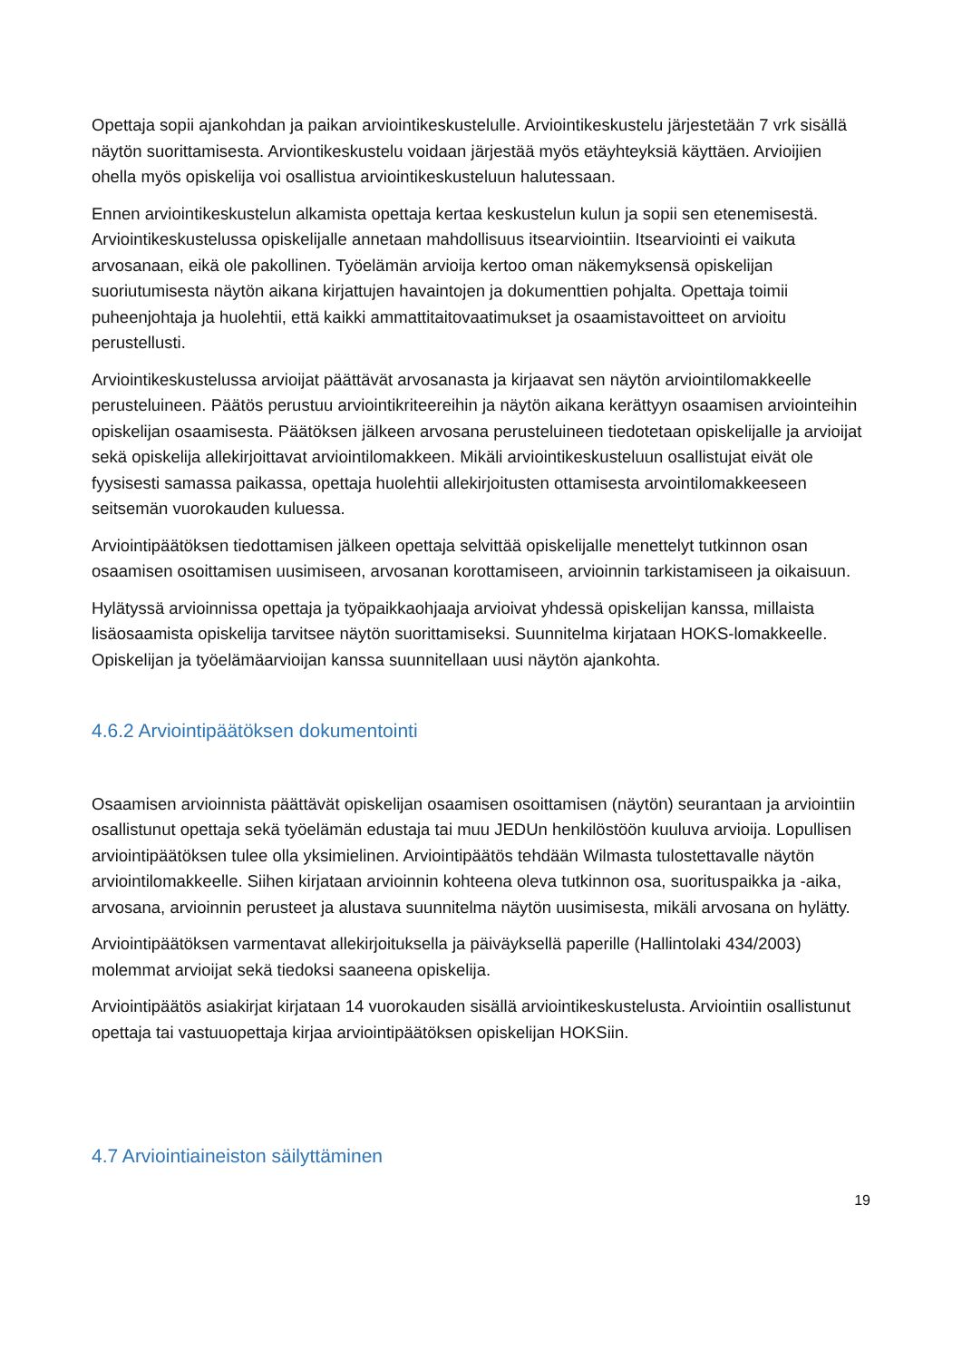Opettaja sopii ajankohdan ja paikan arviointikeskustelulle. Arviointikeskustelu järjestetään 7 vrk sisällä näytön suorittamisesta. Arviontikeskustelu voidaan järjestää myös etäyhteyksiä käyttäen. Arvioijien ohella myös opiskelija voi osallistua arviointikeskusteluun halutessaan.
Ennen arviointikeskustelun alkamista opettaja kertaa keskustelun kulun ja sopii sen etenemisestä. Arviointikeskustelussa opiskelijalle annetaan mahdollisuus itsearviointiin. Itsearviointi ei vaikuta arvosanaan, eikä ole pakollinen. Työelämän arvioija kertoo oman näkemyksensä opiskelijan suoriutumisesta näytön aikana kirjattujen havaintojen ja dokumenttien pohjalta. Opettaja toimii puheenjohtaja ja huolehtii, että kaikki ammattitaitovaatimukset ja osaamistavoitteet on arvioitu perustellusti.
Arviointikeskustelussa arvioijat päättävät arvosanasta ja kirjaavat sen näytön arviointilomakkeelle perusteluineen. Päätös perustuu arviointikriteereihin ja näytön aikana kerättyyn osaamisen arviointeihin opiskelijan osaamisesta. Päätöksen jälkeen arvosana perusteluineen tiedotetaan opiskelijalle ja arvioijat sekä opiskelija allekirjoittavat arviointilomakkeen. Mikäli arviointikeskusteluun osallistujat eivät ole fyysisesti samassa paikassa, opettaja huolehtii allekirjoitusten ottamisesta arvointilomakkeeseen seitsemän vuorokauden kuluessa.
Arviointipäätöksen tiedottamisen jälkeen opettaja selvittää opiskelijalle menettelyt tutkinnon osan osaamisen osoittamisen uusimiseen, arvosanan korottamiseen, arvioinnin tarkistamiseen ja oikaisuun.
Hylätyssä arvioinnissa opettaja ja työpaikkaohjaaja arvioivat yhdessä opiskelijan kanssa, millaista lisäosaamista opiskelija tarvitsee näytön suorittamiseksi. Suunnitelma kirjataan HOKS-lomakkeelle. Opiskelijan ja työelämäarvioijan kanssa suunnitellaan uusi näytön ajankohta.
4.6.2 Arviointipäätöksen dokumentointi
Osaamisen arvioinnista päättävät opiskelijan osaamisen osoittamisen (näytön) seurantaan ja arviointiin osallistunut opettaja sekä työelämän edustaja tai muu JEDUn henkilöstöön kuuluva arvioija. Lopullisen arviointipäätöksen tulee olla yksimielinen. Arviointipäätös tehdään Wilmasta tulostettavalle näytön arviointilomakkeelle. Siihen kirjataan arvioinnin kohteena oleva tutkinnon osa, suorituspaikka ja -aika, arvosana, arvioinnin perusteet ja alustava suunnitelma näytön uusimisesta, mikäli arvosana on hylätty.
Arviointipäätöksen varmentavat allekirjoituksella ja päiväyksellä paperille (Hallintolaki 434/2003) molemmat arvioijat sekä tiedoksi saaneena opiskelija.
Arviointipäätös asiakirjat kirjataan 14 vuorokauden sisällä arviointikeskustelusta. Arviointiin osallistunut opettaja tai vastuuopettaja kirjaa arviointipäätöksen opiskelijan HOKSiin.
4.7 Arviointiaineiston säilyttäminen
19